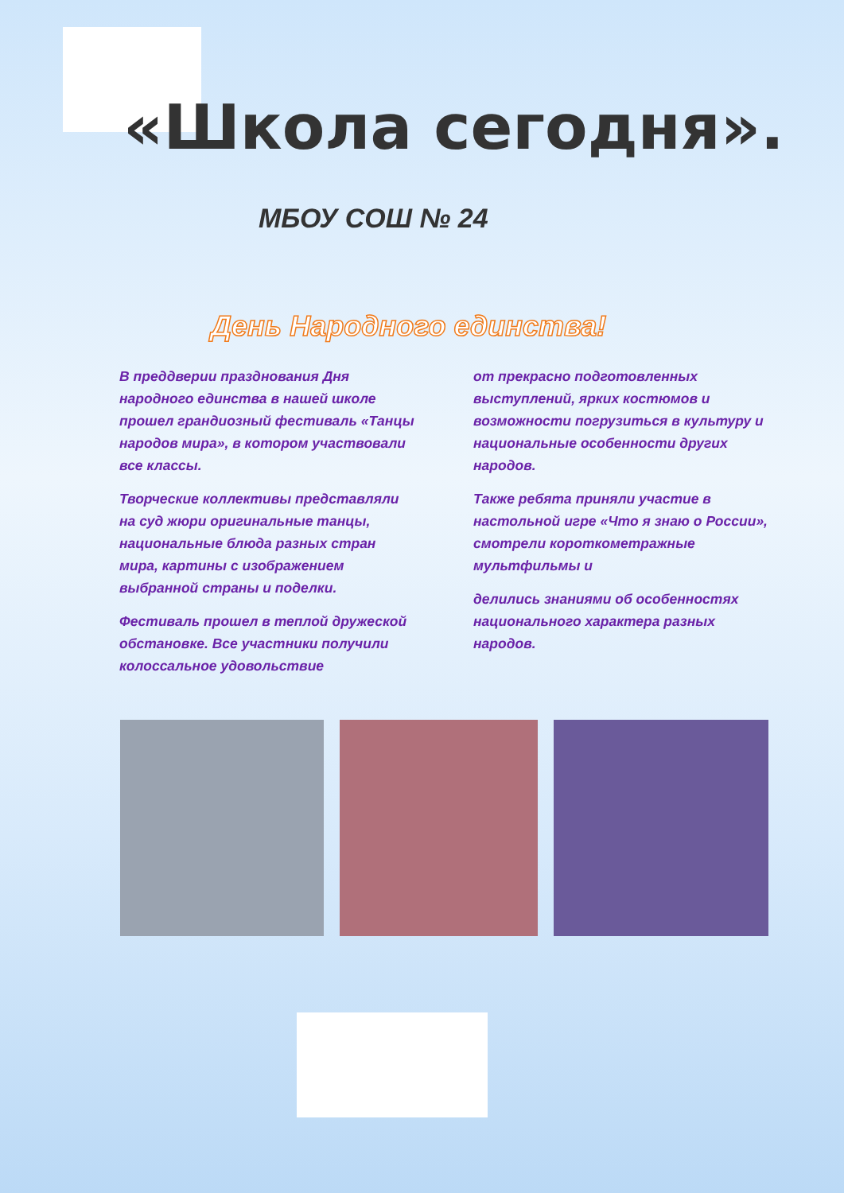«Школа сегодня».
МБОУ СОШ № 24
День Народного единства!
В преддверии празднования Дня народного единства в нашей школе прошел грандиозный фестиваль «Танцы народов мира», в котором участвовали все классы.
Творческие коллективы представляли на суд жюри оригинальные танцы, национальные блюда разных стран мира, картины с изображением выбранной страны и поделки.
Фестиваль прошел в теплой дружеской обстановке. Все участники получили колоссальное удовольствие
от прекрасно подготовленных выступлений, ярких костюмов и возможности погрузиться в культуру и национальные особенности других народов.
Также ребята приняли участие в настольной игре «Что я знаю о России», смотрели короткометражные мультфильмы и
делились знаниями об особенностях национального характера разных народов.